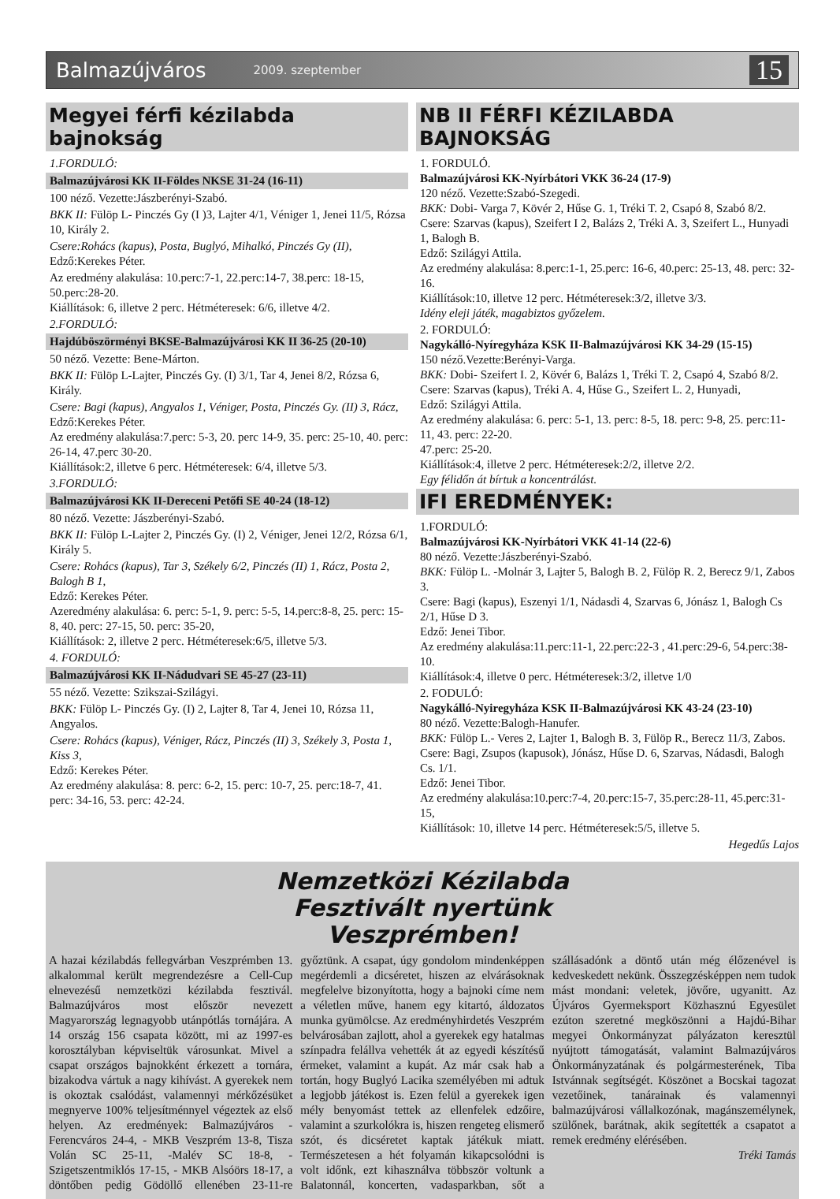Balmazújváros 2009. szeptember 15
Megyei férfi kézilabda bajnokság
1.FORDULÓ:
Balmazújvárosi KK II-Földes NKSE 31-24 (16-11)
100 néző. Vezette:Jászberényi-Szabó.
BKK II: Fülöp L- Pinczés Gy (I )3, Lajter 4/1, Véniger 1, Jenei 11/5, Rózsa 10, Király 2.
Csere:Rohács (kapus), Posta, Buglyó, Mihalkó, Pinczés Gy (II),
Edző:Kerekes Péter.
Az eredmény alakulása: 10.perc:7-1, 22.perc:14-7, 38.perc: 18-15, 50.perc:28-20.
Kiállítások: 6, illetve 2 perc. Hétméteresek: 6/6, illetve 4/2.
2.FORDULÓ:
Hajdúböszörményi BKSE-Balmazújvárosi KK II 36-25 (20-10)
50 néző. Vezette: Bene-Márton.
BKK II: Fülöp L-Lajter, Pinczés Gy. (I) 3/1, Tar 4, Jenei 8/2, Rózsa 6, Király.
Csere: Bagi (kapus), Angyalos 1, Véniger, Posta, Pinczés Gy. (II) 3, Rácz,
Edző:Kerekes Péter.
Az eredmény alakulása:7.perc: 5-3, 20. perc 14-9, 35. perc: 25-10, 40. perc: 26-14, 47.perc 30-20.
Kiállítások:2, illetve 6 perc. Hétméteresek: 6/4, illetve 5/3.
3.FORDULÓ:
Balmazújvárosi KK II-Dereceni Petőfi SE 40-24 (18-12)
80 néző. Vezette: Jászberényi-Szabó.
BKK II: Fülöp L-Lajter 2, Pinczés Gy. (I) 2, Véniger, Jenei 12/2, Rózsa 6/1, Király 5.
Csere: Rohács (kapus), Tar 3, Székely 6/2, Pinczés (II) 1, Rácz, Posta 2, Balogh B 1,
Edző: Kerekes Péter.
Azeredmény alakulása: 6. perc: 5-1, 9. perc: 5-5, 14.perc:8-8, 25. perc: 15-8, 40. perc: 27-15, 50. perc: 35-20,
Kiállítások: 2, illetve 2 perc. Hétméteresek:6/5, illetve 5/3.
4. FORDULÓ:
Balmazújvárosi KK II-Nádudvari SE 45-27 (23-11)
55 néző. Vezette: Szikszai-Szilágyi.
BKK: Fülöp L- Pinczés Gy. (I) 2, Lajter 8, Tar 4, Jenei 10, Rózsa 11, Angyalos.
Csere: Rohács (kapus), Véniger, Rácz, Pinczés (II) 3, Székely 3, Posta 1, Kiss 3,
Edző: Kerekes Péter.
Az eredmény alakulása: 8. perc: 6-2, 15. perc: 10-7, 25. perc:18-7, 41. perc: 34-16, 53. perc: 42-24.
NB II FÉRFI KÉZILABDA BAJNOKSÁG
1. FORDULÓ.
Balmazújvárosi KK-Nyírbátori VKK 36-24 (17-9)
120 néző. Vezette:Szabó-Szegedi.
BKK: Dobi- Varga 7, Kövér 2, Hűse G. 1, Tréki T. 2, Csapó 8, Szabó 8/2.
Csere: Szarvas (kapus), Szeifert I 2, Balázs 2, Tréki A. 3, Szeifert L., Hunyadi 1, Balogh B.
Edző: Szilágyi Attila.
Az eredmény alakulása: 8.perc:1-1, 25.perc: 16-6, 40.perc: 25-13, 48. perc: 32-16.
Kiállítások:10, illetve 12 perc. Hétméteresek:3/2, illetve 3/3.
Idény eleji játék, magabiztos győzelem.
2. FORDULÓ:
Nagykálló-Nyíregyháza KSK II-Balmazújvárosi KK 34-29 (15-15)
150 néző.Vezette:Berényi-Varga.
BKK: Dobi- Szeifert I. 2, Kövér 6, Balázs 1, Tréki T. 2, Csapó 4, Szabó 8/2.
Csere: Szarvas (kapus), Tréki A. 4, Hűse G., Szeifert L. 2, Hunyadi,
Edző: Szilágyi Attila.
Az eredmény alakulása: 6. perc: 5-1, 13. perc: 8-5, 18. perc: 9-8, 25. perc:11-11, 43. perc: 22-20.
47.perc: 25-20.
Kiállítások:4, illetve 2 perc. Hétméteresek:2/2, illetve 2/2.
Egy félidőn át bírtuk a koncentrálást.
IFI EREDMÉNYEK:
1.FORDULÓ:
Balmazújvárosi KK-Nyírbátori VKK 41-14 (22-6)
80 néző. Vezette:Jászberényi-Szabó.
BKK: Fülöp L. -Molnár 3, Lajter 5, Balogh B. 2, Fülöp R. 2, Berecz 9/1, Zabos 3.
Csere: Bagi (kapus), Eszenyi 1/1, Nádasdi 4, Szarvas 6, Jónász 1, Balogh Cs 2/1, Hűse D 3.
Edző: Jenei Tibor.
Az eredmény alakulása:11.perc:11-1, 22.perc:22-3 , 41.perc:29-6, 54.perc:38-10.
Kiállítások:4, illetve 0 perc. Hétméteresek:3/2, illetve 1/0
2. FODULÓ:
Nagykálló-Nyiregyháza KSK II-Balmazújvárosi KK 43-24 (23-10)
80 néző. Vezette:Balogh-Hanufer.
BKK: Fülöp L.- Veres 2, Lajter 1, Balogh B. 3, Fülöp R., Berecz 11/3, Zabos.
Csere: Bagi, Zsupos (kapusok), Jónász, Hűse D. 6, Szarvas, Nádasdi, Balogh Cs. 1/1.
Edző: Jenei Tibor.
Az eredmény alakulása:10.perc:7-4, 20.perc:15-7, 35.perc:28-11, 45.perc:31-15,
Kiállítások: 10, illetve 14 perc. Hétméteresek:5/5, illetve 5.
Hegedűs Lajos
Nemzetközi Kézilabda
Fesztivált nyertünk
Veszprémben!
A hazai kézilabdás fellegvárban Veszprémben 13. alkalommal került megrendezésre a Cell-Cup elnevezésű nemzetközi kézilabda fesztivál. Balmazújváros most először nevezett Magyarország legnagyobb utánpótlás tornájára. A 14 ország 156 csapata között, mi az 1997-es korosztályban képviseltük városunkat. Mivel a csapat országos bajnokként érkezett a tornára, bizakodva vártuk a nagy kihívást. A gyerekek nem is okoztak csalódást, valamennyi mérkőzésüket megnyerve 100% teljesítménnyel végeztek az első helyen. Az eredmények: Balmazújváros - Ferencváros 24-4, - MKB Veszprém 13-8, Tisza Volán SC 25-11, -Malév SC 18-8, - Szigetszentmiklós 17-15, - MKB Alsóörs 18-17, a döntőben pedig Gödöllő ellenében 23-11-re győztünk. A csapat, úgy gondolom mindenképpen megérdemli a dicséretet, hiszen az elvárásoknak megfelelve bizonyította, hogy a bajnoki címe nem a véletlen műve, hanem egy kitartó, áldozatos munka gyümölcse. Az eredményhirdetés Veszprém belvárosában zajlott, ahol a gyerekek egy hatalmas színpadra felállva vehették át az egyedi készítésű érmeket, valamint a kupát. Az már csak hab a tortán, hogy Buglyó Lacika személyében mi adtuk a legjobb játékost is. Ezen felül a gyerekek igen mély benyomást tettek az ellenfelek edzőire, valamint a szurkolókra is, hiszen rengeteg elismerő szót, és dicséretet kaptak játékuk miatt. Természetesen a hét folyamán kikapcsolódni is volt időnk, ezt kihasználva többször voltunk a Balatonnál, koncerten, vadasparkban, sőt a szállásadónk a döntő után még élőzenével is kedveskedett nekünk. Összegzésképpen nem tudok mást mondani: veletek, jövőre, ugyanitt. Az Újváros Gyermeksport Közhasznú Egyesület ezúton szeretné megköszönni a Hajdú-Bihar megyei Önkormányzat pályázaton keresztül nyújtott támogatását, valamint Balmazújváros Önkormányzatának és polgármesterének, Tiba Istvánnak segítségét. Köszönet a Bocskai tagozat vezetőinek, tanárainak és valamennyi balmazújvárosi vállalkozónak, magánszemélynek, szülőnek, barátnak, akik segítették a csapatot a remek eredmény elérésében.
Tréki Tamás